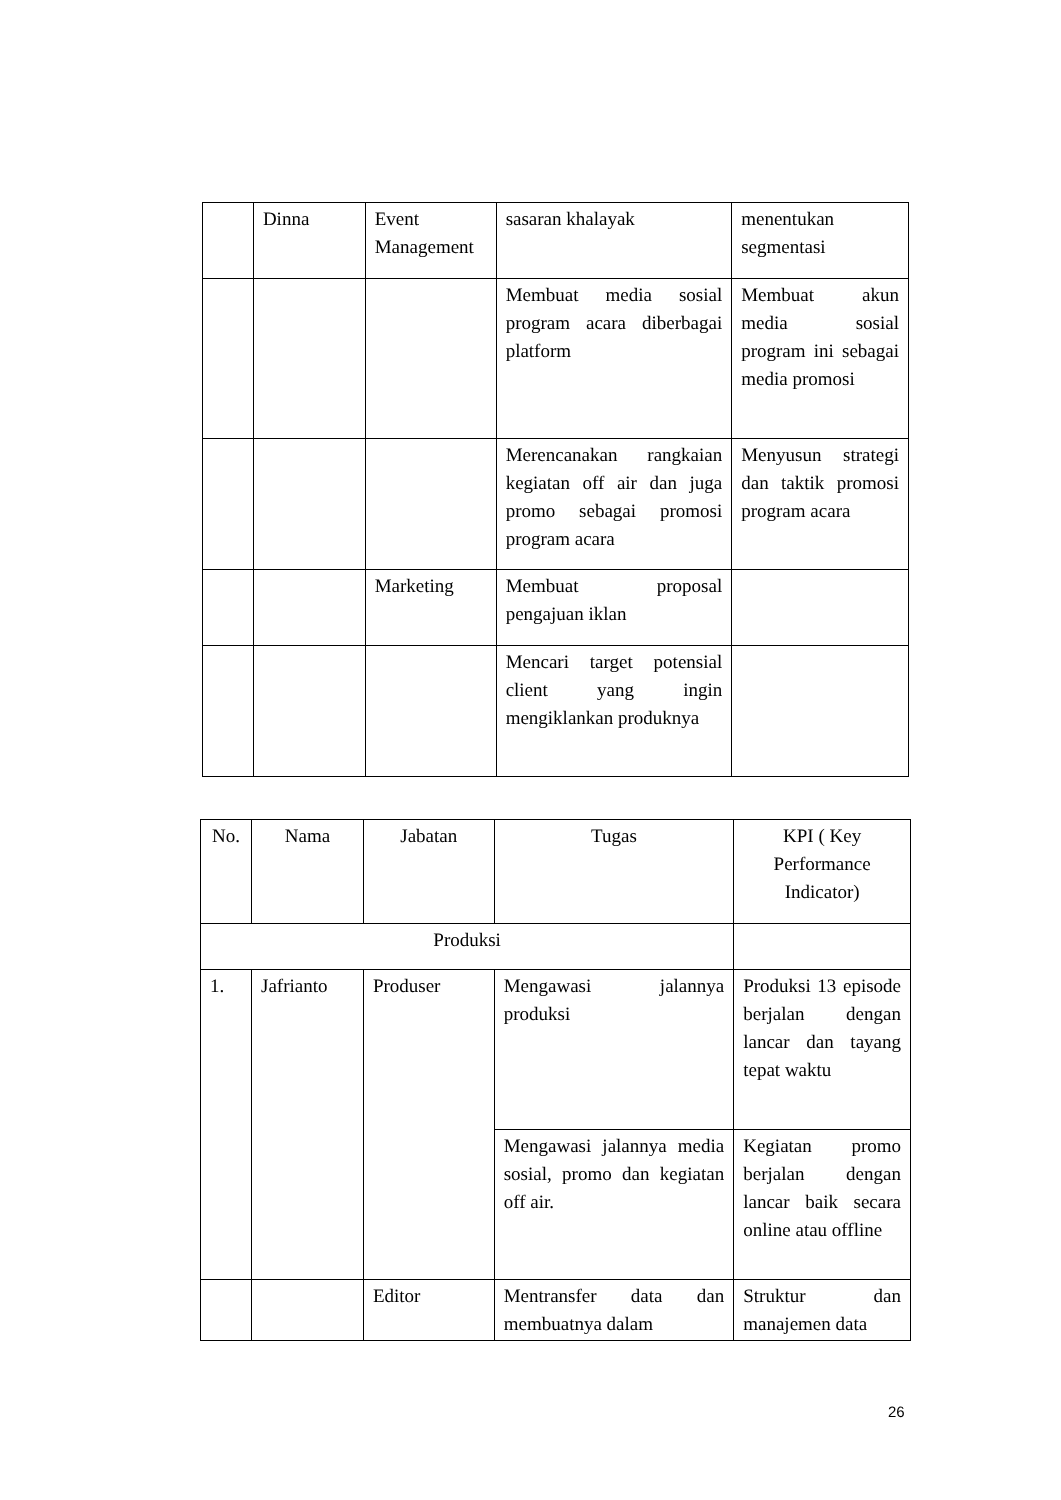| | Dinna | Event Management | sasaran khalayak | menentukan segmentasi |
| | | | Membuat media sosial program acara diberbagai platform | Membuat akun media sosial program ini sebagai media promosi |
| | | | Merencanakan rangkaian kegiatan off air dan juga promo sebagai promosi program acara | Menyusun strategi dan taktik promosi program acara |
| | | Marketing | Membuat proposal pengajuan iklan | |
| | | | Mencari target potensial client yang ingin mengiklankan produknya | |
| No. | Nama | Jabatan | Tugas | KPI ( Key Performance Indicator) |
| Produksi | | | | |
| 1. | Jafrianto | Produser | Mengawasi jalannya produksi | Produksi 13 episode berjalan dengan lancar dan tayang tepat waktu |
| | | | Mengawasi jalannya media sosial, promo dan kegiatan off air. | Kegiatan promo berjalan dengan lancar baik secara online atau offline |
| | | Editor | Mentransfer data dan membuatnya dalam | Struktur dan manajemen data |
26